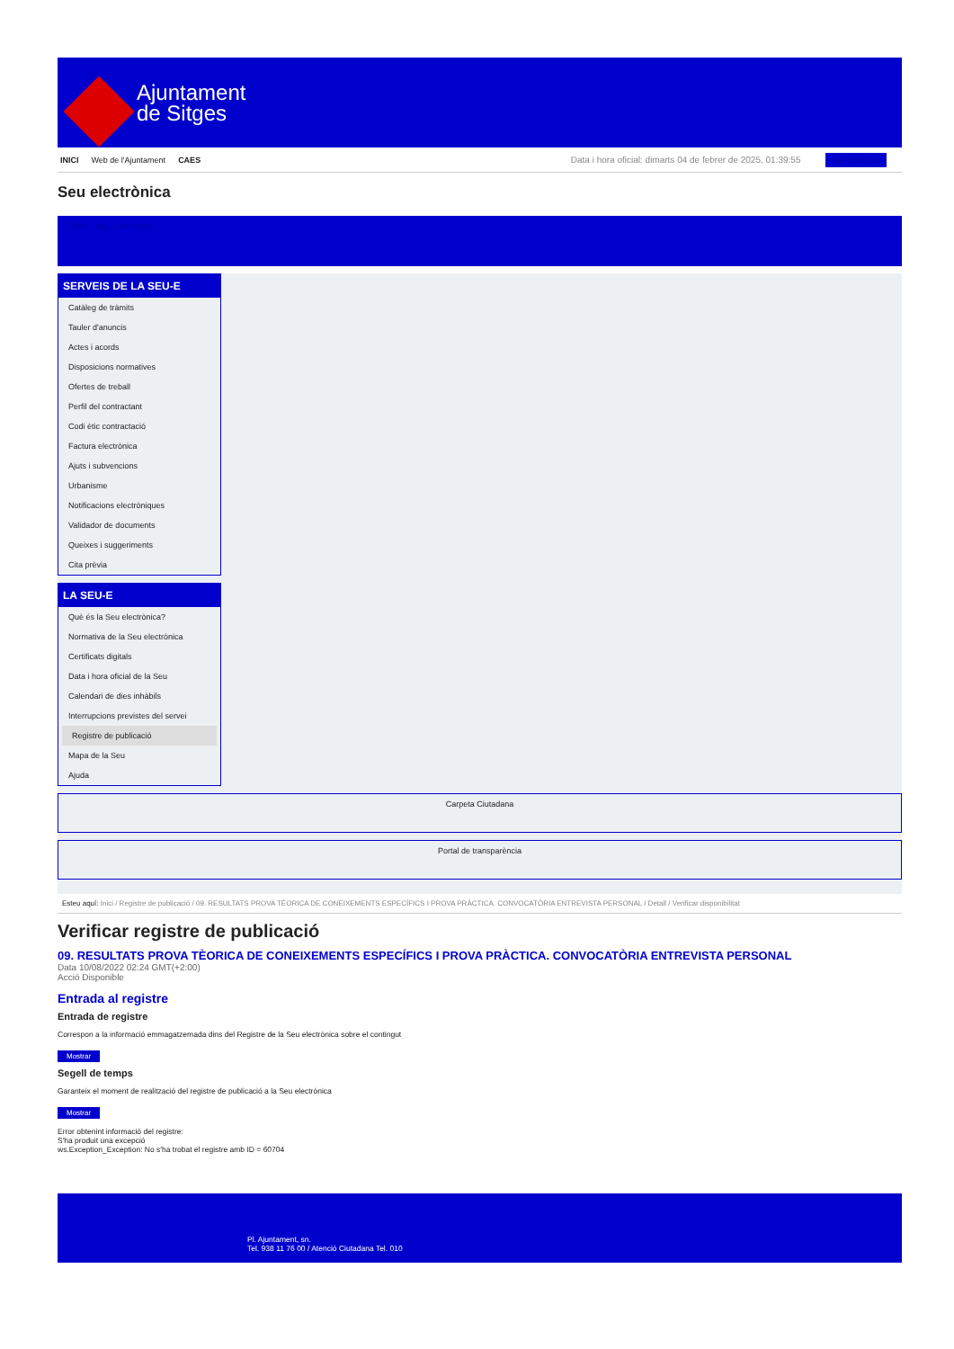Ajuntament
de Sitges
INICI Web de l'Ajuntament CAES
Data i hora oficial: dimarts 04 de febrer de 2025, 01:39:55 Sincronitzar
Seu electrònica
Obtenir còpia autèntica
SERVEIS DE LA SEU-E
Catàleg de tràmits
Tauler d'anuncis
Actes i acords
Disposicions normatives
Ofertes de treball
Perfil del contractant
Codi ètic contractació
Factura electrònica
Ajuts i subvencions
Urbanisme
Notificacions electròniques
Validador de documents
Queixes i suggeriments
Cita prèvia
LA SEU-E
Què és la Seu electrònica?
Normativa de la Seu electrònica
Certificats digitals
Data i hora oficial de la Seu
Calendari de dies inhàbils
Interrupcions previstes del servei
Registre de publicació
Mapa de la Seu
Ajuda
Carpeta Ciutadana
Portal de transparència
Esteu aquí: Inici / Registre de publicació / 09. RESULTATS PROVA TÈORICA DE CONEIXEMENTS ESPECÍFICS I PROVA PRÀCTICA. CONVOCATÒRIA ENTREVISTA PERSONAL / Detall / Verificar disponibilitat
Verificar registre de publicació
09. RESULTATS PROVA TÈORICA DE CONEIXEMENTS ESPECÍFICS I PROVA PRÀCTICA. CONVOCATÒRIA ENTREVISTA PERSONAL
Data 10/08/2022 02:24 GMT(+2:00)
Acció Disponible
Entrada al registre
Entrada de registre
Correspon a la informació emmagatzemada dins del Registre de la Seu electrònica sobre el contingut
Mostrar
Segell de temps
Garanteix el moment de realització del registre de publicació a la Seu electrònica
Mostrar
Error obtenint informació del registre:
S'ha produit una excepció
ws.Exception_Exception: No s'ha trobat el registre amb ID = 60704
Pl. Ajuntament, sn.
Tel. 938 11 76 00 / Atenció Ciutadana Tel. 010